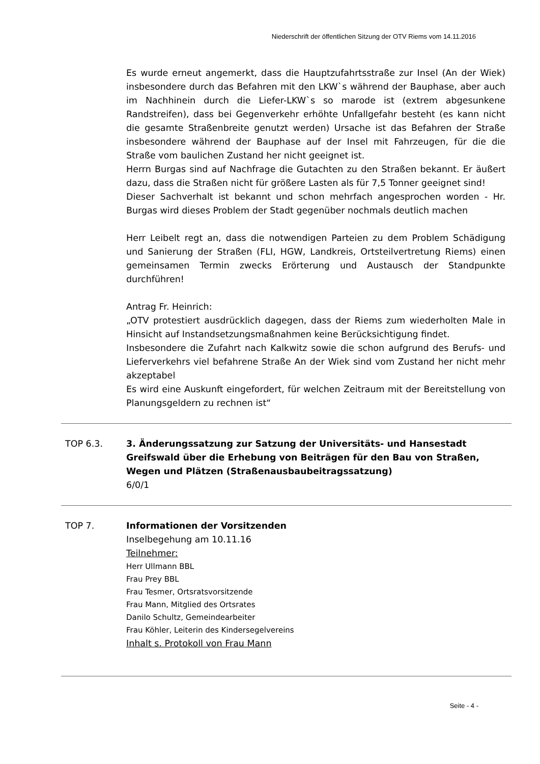Niederschrift der öffentlichen Sitzung der OTV Riems vom 14.11.2016
Es wurde erneut angemerkt, dass die Hauptzufahrtsstraße zur Insel (An der Wiek) insbesondere durch das Befahren mit den LKW`s während der Bauphase, aber auch im Nachhinein durch die Liefer-LKW`s so marode ist (extrem abgesunkene Randstreifen), dass bei Gegenverkehr erhöhte Unfallgefahr besteht (es kann nicht die gesamte Straßenbreite genutzt werden) Ursache ist das Befahren der Straße insbesondere während der Bauphase auf der Insel mit Fahrzeugen, für die die Straße vom baulichen Zustand her nicht geeignet ist.
Herrn Burgas sind auf Nachfrage die Gutachten zu den Straßen bekannt. Er äußert dazu, dass die Straßen nicht für größere Lasten als für 7,5 Tonner geeignet sind!
Dieser Sachverhalt ist bekannt und schon mehrfach angesprochen worden - Hr. Burgas wird dieses Problem der Stadt gegenüber nochmals deutlich machen
Herr Leibelt regt an, dass die notwendigen Parteien zu dem Problem Schädigung und Sanierung der Straßen (FLI, HGW, Landkreis, Ortsteilvertretung Riems) einen gemeinsamen Termin zwecks Erörterung und Austausch der Standpunkte durchführen!
Antrag Fr. Heinrich:
„OTV protestiert ausdrücklich dagegen, dass der Riems zum wiederholten Male in Hinsicht auf Instandsetzungsmaßnahmen keine Berücksichtigung findet.
Insbesondere die Zufahrt nach Kalkwitz sowie die schon aufgrund des Berufs- und Lieferverkehrs viel befahrene Straße An der Wiek sind vom Zustand her nicht mehr akzeptabel
Es wird eine Auskunft eingefordert, für welchen Zeitraum mit der Bereitstellung von Planungsgeldern zu rechnen ist“
TOP 6.3. 3. Änderungssatzung zur Satzung der Universitäts- und Hansestadt Greifswald über die Erhebung von Beiträgen für den Bau von Straßen, Wegen und Plätzen (Straßenausbaubeitragssatzung)
6/0/1
TOP 7. Informationen der Vorsitzenden
Inselbegehung am 10.11.16
Teilnehmer:
Herr Ullmann BBL
Frau Prey BBL
Frau Tesmer, Ortsratsvorsitzende
Frau Mann, Mitglied des Ortsrates
Danilo Schultz, Gemeindearbeiter
Frau Köhler, Leiterin des Kindersegelvereins
Inhalt s. Protokoll von Frau Mann
Seite - 4 -